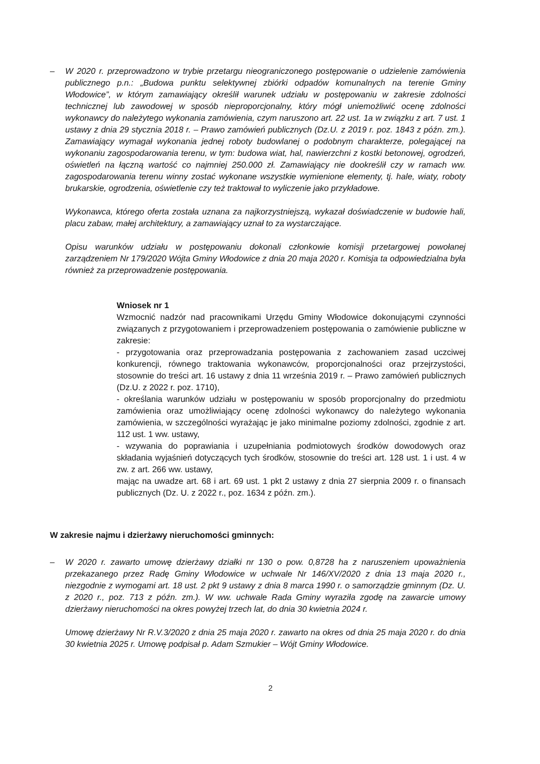– W 2020 r. przeprowadzono w trybie przetargu nieograniczonego postępowanie o udzielenie zamówienia publicznego p.n.: „Budowa punktu selektywnej zbiórki odpadów komunalnych na terenie Gminy Włodowice”, w którym zamawiający określił warunek udziału w postępowaniu w zakresie zdolności technicznej lub zawodowej w sposób nieproporcjonalny, który mógł uniemożliwić ocenę zdolności wykonawcy do należytego wykonania zamówienia, czym naruszono art. 22 ust. 1a w związku z art. 7 ust. 1 ustawy z dnia 29 stycznia 2018 r. – Prawo zamówień publicznych (Dz.U. z 2019 r. poz. 1843 z późn. zm.). Zamawiający wymagał wykonania jednej roboty budowlanej o podobnym charakterze, polegającej na wykonaniu zagospodarowania terenu, w tym: budowa wiat, hal, nawierzchni z kostki betonowej, ogrodzeń, oświetleń na łączną wartość co najmniej 250.000 zł. Zamawiający nie dookreślił czy w ramach ww. zagospodarowania terenu winny zostać wykonane wszystkie wymienione elementy, tj. hale, wiaty, roboty brukarskie, ogrodzenia, oświetlenie czy też traktował to wyliczenie jako przykładowe.
Wykonawca, którego oferta została uznana za najkorzystniejszą, wykazał doświadczenie w budowie hali, placu zabaw, małej architektury, a zamawiający uznał to za wystarczające.
Opisu warunków udziału w postępowaniu dokonali członkowie komisji przetargowej powołanej zarządzeniem Nr 179/2020 Wójta Gminy Włodowice z dnia 20 maja 2020 r. Komisja ta odpowiedzialna była również za przeprowadzenie postępowania.
Wniosek nr 1
Wzmocnić nadzór nad pracownikami Urzędu Gminy Włodowice dokonującymi czynności związanych z przygotowaniem i przeprowadzeniem postępowania o zamówienie publiczne w zakresie:
- przygotowania oraz przeprowadzania postępowania z zachowaniem zasad uczciwej konkurencji, równego traktowania wykonawców, proporcjonalności oraz przejrzystości, stosownie do treści art. 16 ustawy z dnia 11 września 2019 r. – Prawo zamówień publicznych (Dz.U. z 2022 r. poz. 1710),
- określania warunków udziału w postępowaniu w sposób proporcjonalny do przedmiotu zamówienia oraz umożliwiający ocenę zdolności wykonawcy do należytego wykonania zamówienia, w szczególności wyrażając je jako minimalne poziomy zdolności, zgodnie z art. 112 ust. 1 ww. ustawy,
- wzywania do poprawiania i uzupełniania podmiotowych środków dowodowych oraz składania wyjaśnień dotyczących tych środków, stosownie do treści art. 128 ust. 1 i ust. 4 w zw. z art. 266 ww. ustawy,
mając na uwadze art. 68 i art. 69 ust. 1 pkt 2 ustawy z dnia 27 sierpnia 2009 r. o finansach publicznych (Dz. U. z 2022 r., poz. 1634 z późn. zm.).
W zakresie najmu i dzierżawy nieruchomości gminnych:
– W 2020 r. zawarto umowę dzierżawy działki nr 130 o pow. 0,8728 ha z naruszeniem upoważnienia przekazanego przez Radę Gminy Włodowice w uchwale Nr 146/XV/2020 z dnia 13 maja 2020 r., niezgodnie z wymogami art. 18 ust. 2 pkt 9 ustawy z dnia 8 marca 1990 r. o samorządzie gminnym (Dz. U. z 2020 r., poz. 713 z późn. zm.). W ww. uchwale Rada Gminy wyraziła zgodę na zawarcie umowy dzierżawy nieruchomości na okres powyżej trzech lat, do dnia 30 kwietnia 2024 r.
Umowę dzierżawy Nr R.V.3/2020 z dnia 25 maja 2020 r. zawarto na okres od dnia 25 maja 2020 r. do dnia 30 kwietnia 2025 r. Umowę podpisał p. Adam Szmukier – Wójt Gminy Włodowice.
2